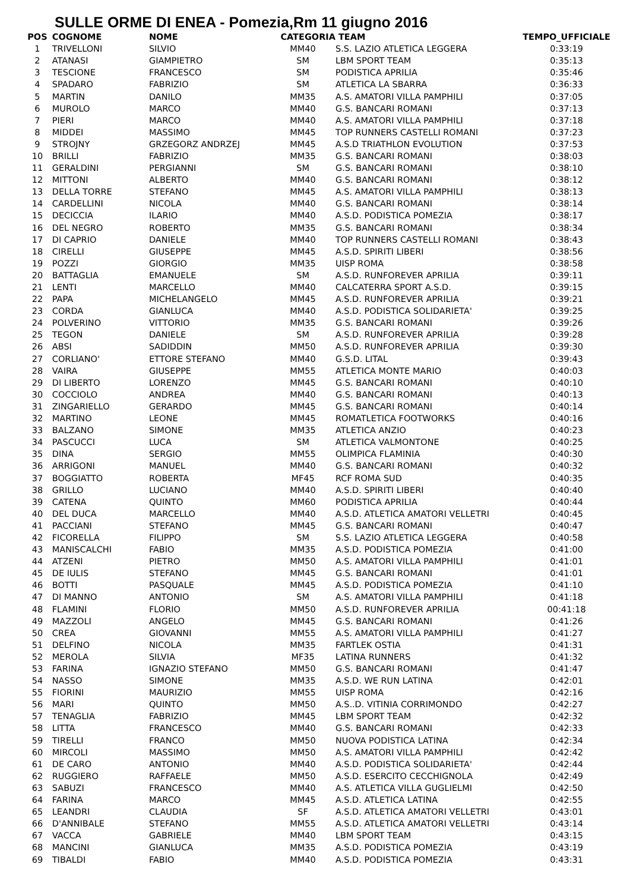SULLE ORME DI ENEA - Pomezia,Rm 11 giugno 2016
| POS | COGNOME | NOME | CATEGORIA | TEAM | TEMPO_UFFICIALE |
| --- | --- | --- | --- | --- | --- |
| 1 | TRIVELLONI | SILVIO | MM40 | S.S. LAZIO ATLETICA LEGGERA | 0:33:19 |
| 2 | ATANASI | GIAMPIETRO | SM | LBM SPORT TEAM | 0:35:13 |
| 3 | TESCIONE | FRANCESCO | SM | PODISTICA APRILIA | 0:35:46 |
| 4 | SPADARO | FABRIZIO | SM | ATLETICA LA SBARRA | 0:36:33 |
| 5 | MARTIN | DANILO | MM35 | A.S. AMATORI VILLA PAMPHILI | 0:37:05 |
| 6 | MUROLO | MARCO | MM40 | G.S. BANCARI ROMANI | 0:37:13 |
| 7 | PIERI | MARCO | MM40 | A.S. AMATORI VILLA PAMPHILI | 0:37:18 |
| 8 | MIDDEI | MASSIMO | MM45 | TOP RUNNERS CASTELLI ROMANI | 0:37:23 |
| 9 | STROJNY | GRZEGORZ ANDRZEJ | MM45 | A.S.D TRIATHLON EVOLUTION | 0:37:53 |
| 10 | BRILLI | FABRIZIO | MM35 | G.S. BANCARI ROMANI | 0:38:03 |
| 11 | GERALDINI | PERGIANNI | SM | G.S. BANCARI ROMANI | 0:38:10 |
| 12 | MITTONI | ALBERTO | MM40 | G.S. BANCARI ROMANI | 0:38:12 |
| 13 | DELLA TORRE | STEFANO | MM45 | A.S. AMATORI VILLA PAMPHILI | 0:38:13 |
| 14 | CARDELLINI | NICOLA | MM40 | G.S. BANCARI ROMANI | 0:38:14 |
| 15 | DECICCIA | ILARIO | MM40 | A.S.D. PODISTICA POMEZIA | 0:38:17 |
| 16 | DEL NEGRO | ROBERTO | MM35 | G.S. BANCARI ROMANI | 0:38:34 |
| 17 | DI CAPRIO | DANIELE | MM40 | TOP RUNNERS CASTELLI ROMANI | 0:38:43 |
| 18 | CIRELLI | GIUSEPPE | MM45 | A.S.D. SPIRITI LIBERI | 0:38:56 |
| 19 | POZZI | GIORGIO | MM35 | UISP ROMA | 0:38:58 |
| 20 | BATTAGLIA | EMANUELE | SM | A.S.D. RUNFOREVER APRILIA | 0:39:11 |
| 21 | LENTI | MARCELLO | MM40 | CALCATERRA SPORT A.S.D. | 0:39:15 |
| 22 | PAPA | MICHELANGELO | MM45 | A.S.D. RUNFOREVER APRILIA | 0:39:21 |
| 23 | CORDA | GIANLUCA | MM40 | A.S.D. PODISTICA SOLIDARIETA' | 0:39:25 |
| 24 | POLVERINO | VITTORIO | MM35 | G.S. BANCARI ROMANI | 0:39:26 |
| 25 | TEGON | DANIELE | SM | A.S.D. RUNFOREVER APRILIA | 0:39:28 |
| 26 | ABSI | SADIDDIN | MM50 | A.S.D. RUNFOREVER APRILIA | 0:39:30 |
| 27 | CORLIANO' | ETTORE STEFANO | MM40 | G.S.D. LITAL | 0:39:43 |
| 28 | VAIRA | GIUSEPPE | MM55 | ATLETICA MONTE MARIO | 0:40:03 |
| 29 | DI LIBERTO | LORENZO | MM45 | G.S. BANCARI ROMANI | 0:40:10 |
| 30 | COCCIOLO | ANDREA | MM40 | G.S. BANCARI ROMANI | 0:40:13 |
| 31 | ZINGARIELLO | GERARDO | MM45 | G.S. BANCARI ROMANI | 0:40:14 |
| 32 | MARTINO | LEONE | MM45 | ROMATLETICA FOOTWORKS | 0:40:16 |
| 33 | BALZANO | SIMONE | MM35 | ATLETICA ANZIO | 0:40:23 |
| 34 | PASCUCCI | LUCA | SM | ATLETICA VALMONTONE | 0:40:25 |
| 35 | DINA | SERGIO | MM55 | OLIMPICA FLAMINIA | 0:40:30 |
| 36 | ARRIGONI | MANUEL | MM40 | G.S. BANCARI ROMANI | 0:40:32 |
| 37 | BOGGIATTO | ROBERTA | MF45 | RCF ROMA SUD | 0:40:35 |
| 38 | GRILLO | LUCIANO | MM40 | A.S.D. SPIRITI LIBERI | 0:40:40 |
| 39 | CATENA | QUINTO | MM60 | PODISTICA APRILIA | 0:40:44 |
| 40 | DEL DUCA | MARCELLO | MM40 | A.S.D. ATLETICA AMATORI VELLETRI | 0:40:45 |
| 41 | PACCIANI | STEFANO | MM45 | G.S. BANCARI ROMANI | 0:40:47 |
| 42 | FICORELLA | FILIPPO | SM | S.S. LAZIO ATLETICA LEGGERA | 0:40:58 |
| 43 | MANISCALCHI | FABIO | MM35 | A.S.D. PODISTICA POMEZIA | 0:41:00 |
| 44 | ATZENI | PIETRO | MM50 | A.S. AMATORI VILLA PAMPHILI | 0:41:01 |
| 45 | DE IULIS | STEFANO | MM45 | G.S. BANCARI ROMANI | 0:41:01 |
| 46 | BOTTI | PASQUALE | MM45 | A.S.D. PODISTICA POMEZIA | 0:41:10 |
| 47 | DI MANNO | ANTONIO | SM | A.S. AMATORI VILLA PAMPHILI | 0:41:18 |
| 48 | FLAMINI | FLORIO | MM50 | A.S.D. RUNFOREVER APRILIA | 00:41:18 |
| 49 | MAZZOLI | ANGELO | MM45 | G.S. BANCARI ROMANI | 0:41:26 |
| 50 | CREA | GIOVANNI | MM55 | A.S. AMATORI VILLA PAMPHILI | 0:41:27 |
| 51 | DELFINO | NICOLA | MM35 | FARTLEK OSTIA | 0:41:31 |
| 52 | MEROLA | SILVIA | MF35 | LATINA RUNNERS | 0:41:32 |
| 53 | FARINA | IGNAZIO STEFANO | MM50 | G.S. BANCARI ROMANI | 0:41:47 |
| 54 | NASSO | SIMONE | MM35 | A.S.D. WE RUN LATINA | 0:42:01 |
| 55 | FIORINI | MAURIZIO | MM55 | UISP ROMA | 0:42:16 |
| 56 | MARI | QUINTO | MM50 | A.S..D. VITINIA CORRIMONDO | 0:42:27 |
| 57 | TENAGLIA | FABRIZIO | MM45 | LBM SPORT TEAM | 0:42:32 |
| 58 | LITTA | FRANCESCO | MM40 | G.S. BANCARI ROMANI | 0:42:33 |
| 59 | TIRELLI | FRANCO | MM50 | NUOVA PODISTICA LATINA | 0:42:34 |
| 60 | MIRCOLI | MASSIMO | MM50 | A.S. AMATORI VILLA PAMPHILI | 0:42:42 |
| 61 | DE CARO | ANTONIO | MM40 | A.S.D. PODISTICA SOLIDARIETA' | 0:42:44 |
| 62 | RUGGIERO | RAFFAELE | MM50 | A.S.D. ESERCITO CECCHIGNOLA | 0:42:49 |
| 63 | SABUZI | FRANCESCO | MM40 | A.S. ATLETICA VILLA GUGLIELMI | 0:42:50 |
| 64 | FARINA | MARCO | MM45 | A.S.D. ATLETICA LATINA | 0:42:55 |
| 65 | LEANDRI | CLAUDIA | SF | A.S.D. ATLETICA AMATORI VELLETRI | 0:43:01 |
| 66 | D'ANNIBALE | STEFANO | MM55 | A.S.D. ATLETICA AMATORI VELLETRI | 0:43:14 |
| 67 | VACCA | GABRIELE | MM40 | LBM SPORT TEAM | 0:43:15 |
| 68 | MANCINI | GIANLUCA | MM35 | A.S.D. PODISTICA POMEZIA | 0:43:19 |
| 69 | TIBALDI | FABIO | MM40 | A.S.D. PODISTICA POMEZIA | 0:43:31 |